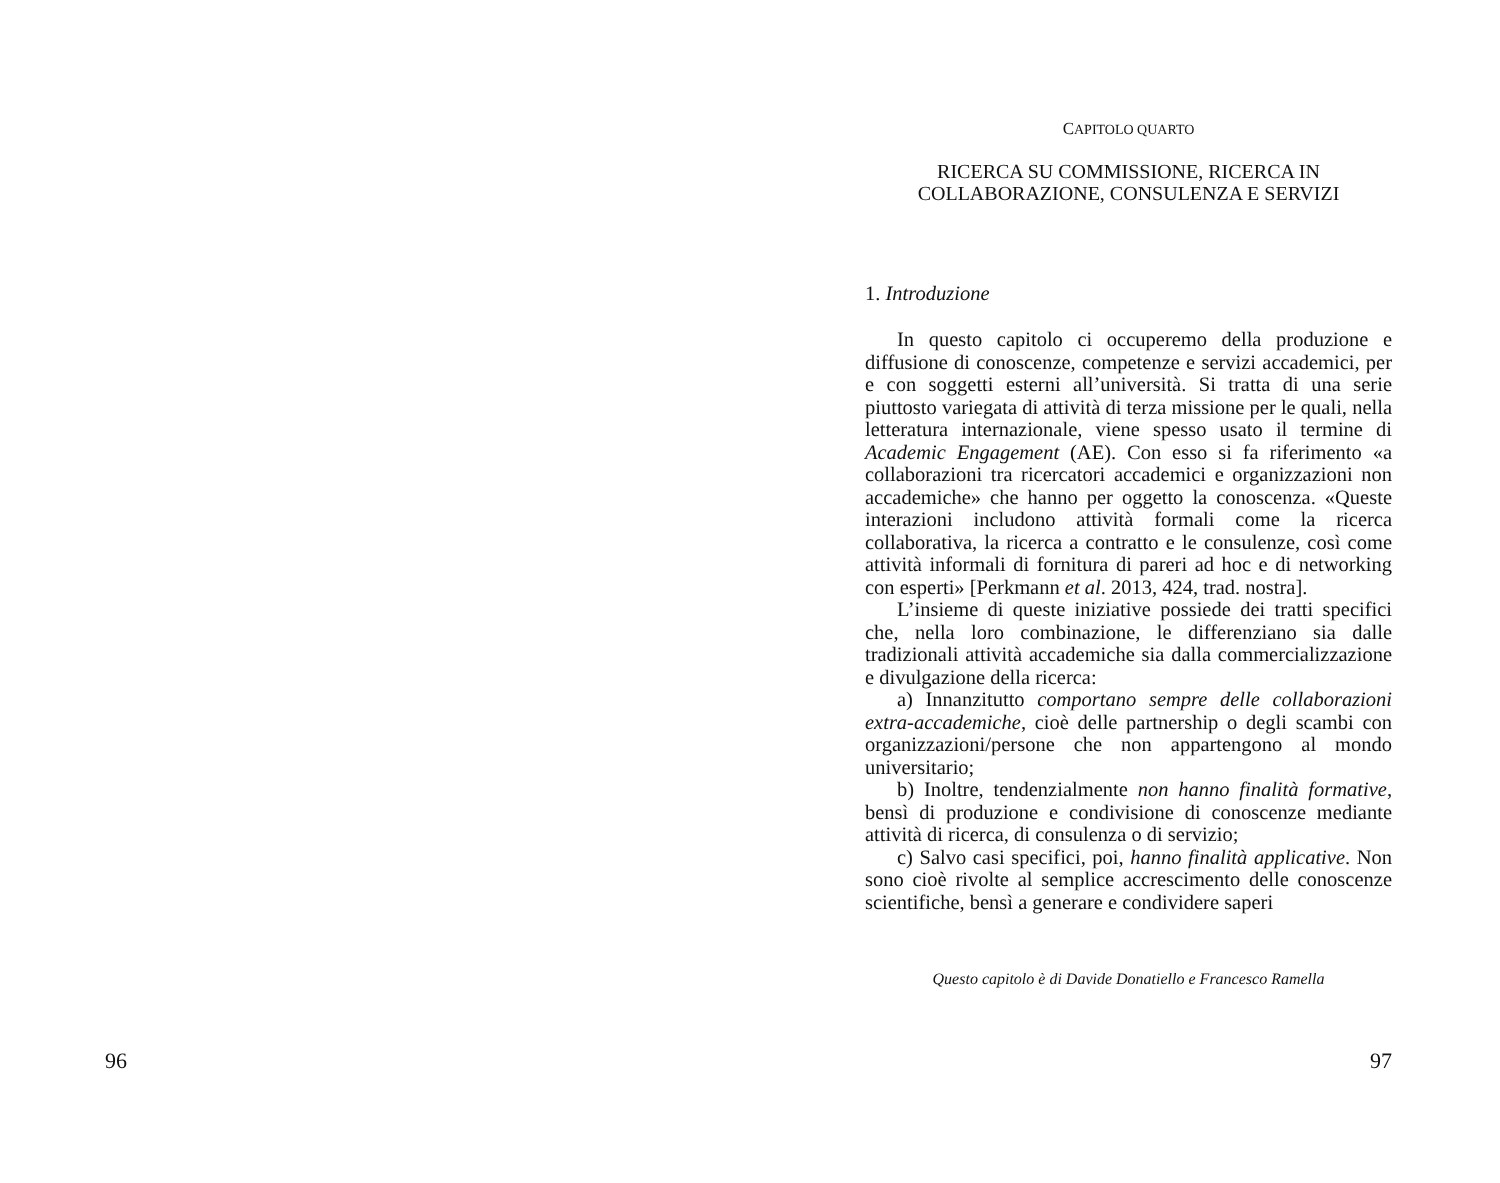96
CAPITOLO QUARTO
RICERCA SU COMMISSIONE, RICERCA IN
COLLABORAZIONE, CONSULENZA E SERVIZI
1. Introduzione
In questo capitolo ci occuperemo della produzione e diffusione di conoscenze, competenze e servizi accademici, per e con soggetti esterni all’università. Si tratta di una serie piuttosto variegata di attività di terza missione per le quali, nella letteratura internazionale, viene spesso usato il termine di Academic Engagement (AE). Con esso si fa riferimento «a collaborazioni tra ricercatori accademici e organizzazioni non accademiche» che hanno per oggetto la conoscenza. «Queste interazioni includono attività formali come la ricerca collaborativa, la ricerca a contratto e le consulenze, così come attività informali di fornitura di pareri ad hoc e di networking con esperti» [Perkmann et al. 2013, 424, trad. nostra].
L’insieme di queste iniziative possiede dei tratti specifici che, nella loro combinazione, le differenziano sia dalle tradizionali attività accademiche sia dalla commercializzazione e divulgazione della ricerca:
a) Innanzitutto comportano sempre delle collaborazioni extra-accademiche, cioè delle partnership o degli scambi con organizzazioni/persone che non appartengono al mondo universitario;
b) Inoltre, tendenzialmente non hanno finalità formative, bensì di produzione e condivisione di conoscenze mediante attività di ricerca, di consulenza o di servizio;
c) Salvo casi specifici, poi, hanno finalità applicative. Non sono cioè rivolte al semplice accrescimento delle conoscenze scientifiche, bensì a generare e condividere saperi
Questo capitolo è di Davide Donatiello e Francesco Ramella
97